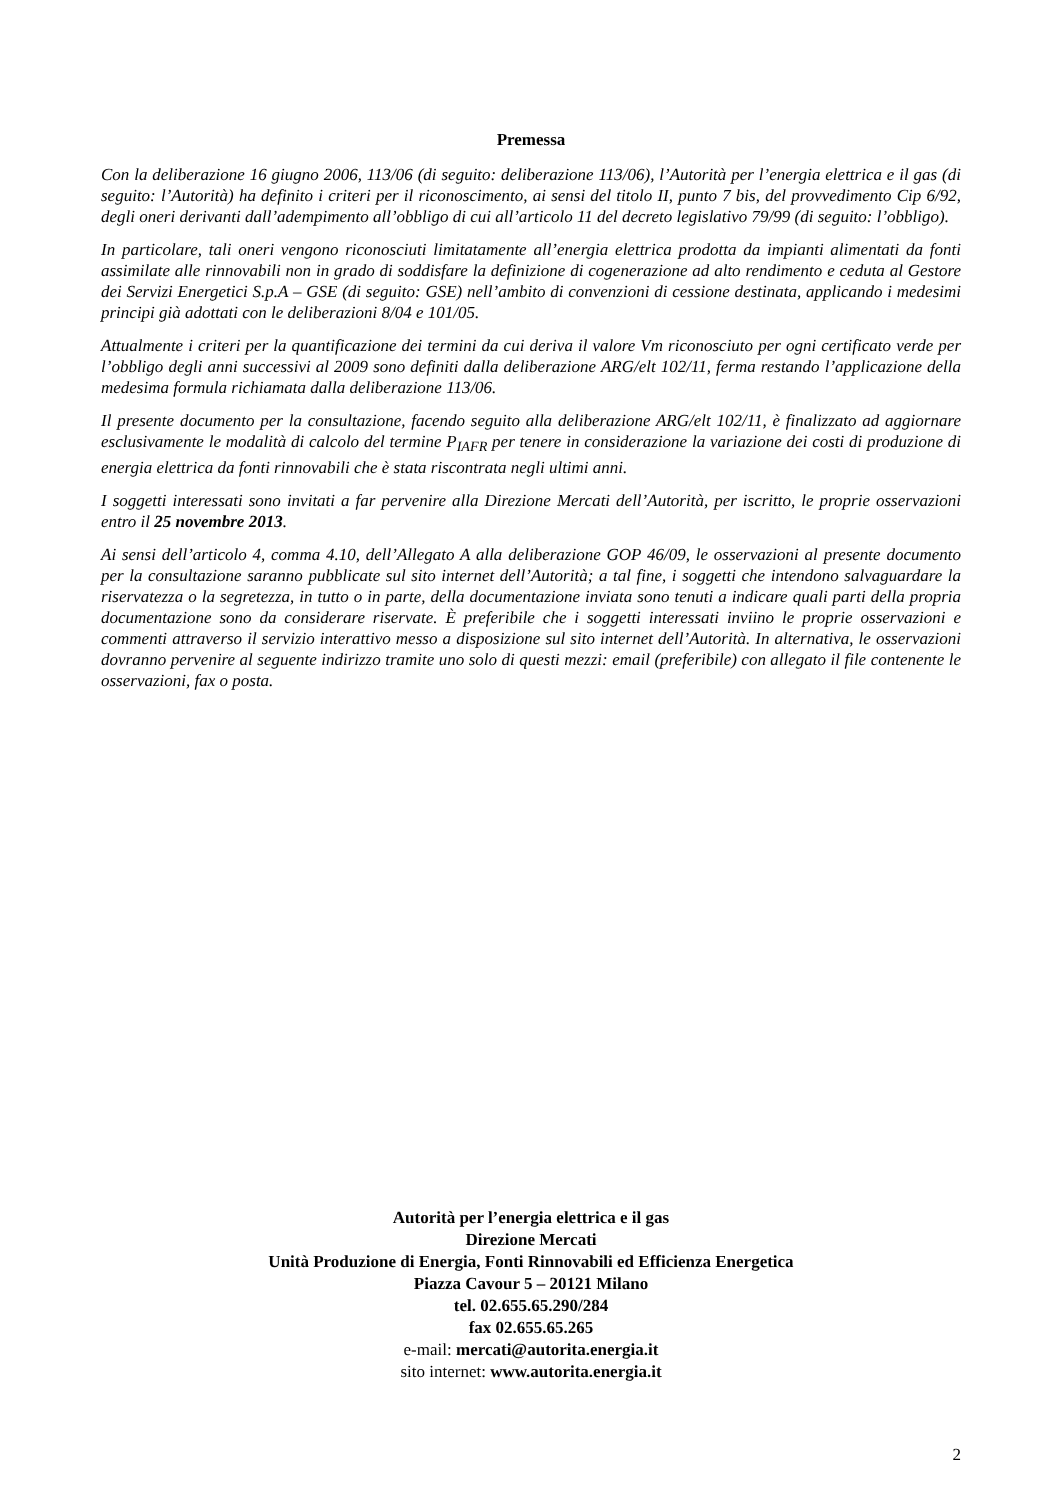Premessa
Con la deliberazione 16 giugno 2006, 113/06 (di seguito: deliberazione 113/06), l’Autorità per l’energia elettrica e il gas (di seguito: l’Autorità) ha definito i criteri per il riconoscimento, ai sensi del titolo II, punto 7 bis, del provvedimento Cip 6/92, degli oneri derivanti dall’adempimento all’obbligo di cui all’articolo 11 del decreto legislativo 79/99 (di seguito: l’obbligo).
In particolare, tali oneri vengono riconosciuti limitatamente all’energia elettrica prodotta da impianti alimentati da fonti assimilate alle rinnovabili non in grado di soddisfare la definizione di cogenerazione ad alto rendimento e ceduta al Gestore dei Servizi Energetici S.p.A – GSE (di seguito: GSE) nell’ambito di convenzioni di cessione destinata, applicando i medesimi principi già adottati con le deliberazioni 8/04 e 101/05.
Attualmente i criteri per la quantificazione dei termini da cui deriva il valore Vm riconosciuto per ogni certificato verde per l’obbligo degli anni successivi al 2009 sono definiti dalla deliberazione ARG/elt 102/11, ferma restando l’applicazione della medesima formula richiamata dalla deliberazione 113/06.
Il presente documento per la consultazione, facendo seguito alla deliberazione ARG/elt 102/11, è finalizzato ad aggiornare esclusivamente le modalità di calcolo del termine P<sub>IAFR</sub> per tenere in considerazione la variazione dei costi di produzione di energia elettrica da fonti rinnovabili che è stata riscontrata negli ultimi anni.
I soggetti interessati sono invitati a far pervenire alla Direzione Mercati dell’Autorità, per iscritto, le proprie osservazioni entro il 25 novembre 2013.
Ai sensi dell’articolo 4, comma 4.10, dell’Allegato A alla deliberazione GOP 46/09, le osservazioni al presente documento per la consultazione saranno pubblicate sul sito internet dell’Autorità; a tal fine, i soggetti che intendono salvaguardare la riservatezza o la segretezza, in tutto o in parte, della documentazione inviata sono tenuti a indicare quali parti della propria documentazione sono da considerare riservate. È preferibile che i soggetti interessati inviino le proprie osservazioni e commenti attraverso il servizio interattivo messo a disposizione sul sito internet dell’Autorità. In alternativa, le osservazioni dovranno pervenire al seguente indirizzo tramite uno solo di questi mezzi: email (preferibile) con allegato il file contenente le osservazioni, fax o posta.
Autorità per l’energia elettrica e il gas
Direzione Mercati
Unità Produzione di Energia, Fonti Rinnovabili ed Efficienza Energetica
Piazza Cavour 5 – 20121 Milano
tel. 02.655.65.290/284
fax 02.655.65.265
e-mail: mercati@autorita.energia.it
sito internet: www.autorita.energia.it
2